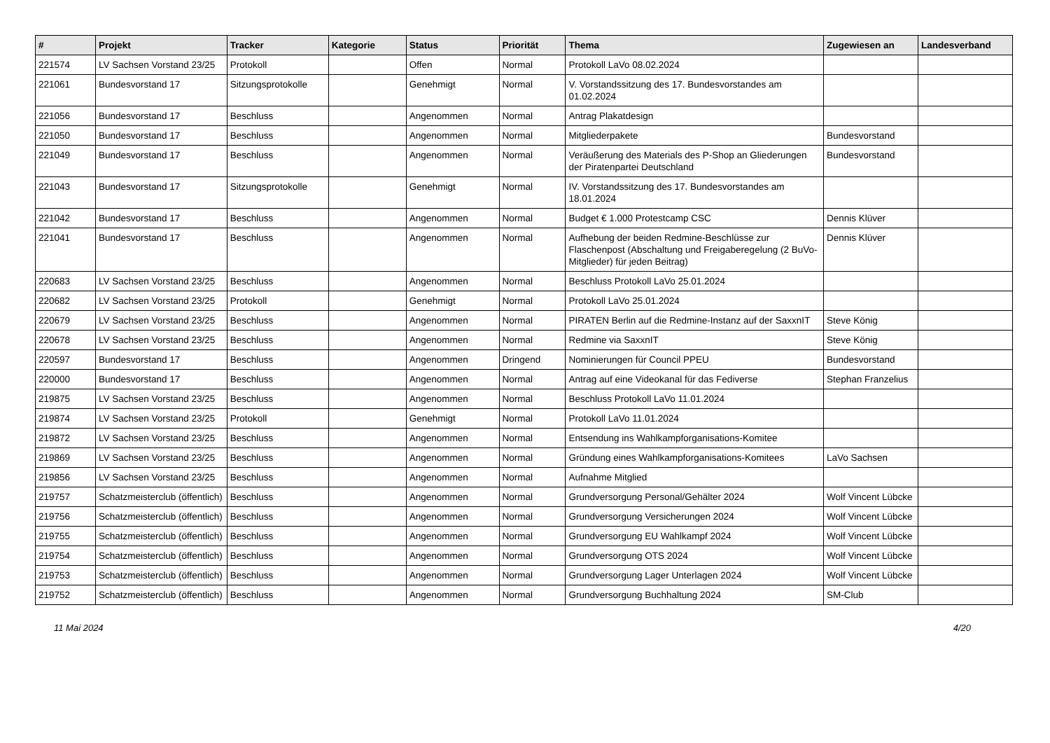| # | Projekt | Tracker | Kategorie | Status | Priorität | Thema | Zugewiesen an | Landesverband |
| --- | --- | --- | --- | --- | --- | --- | --- | --- |
| 221574 | LV Sachsen Vorstand 23/25 | Protokoll | | Offen | Normal | Protokoll LaVo 08.02.2024 | | |
| 221061 | Bundesvorstand 17 | Sitzungsprotokolle | | Genehmigt | Normal | V. Vorstandssitzung des 17. Bundesvorstandes am 01.02.2024 | | |
| 221056 | Bundesvorstand 17 | Beschluss | | Angenommen | Normal | Antrag Plakatdesign | | |
| 221050 | Bundesvorstand 17 | Beschluss | | Angenommen | Normal | Mitgliederpakete | Bundesvorstand | |
| 221049 | Bundesvorstand 17 | Beschluss | | Angenommen | Normal | Veräußerung des Materials des P-Shop an Gliederungen der Piratenpartei Deutschland | Bundesvorstand | |
| 221043 | Bundesvorstand 17 | Sitzungsprotokolle | | Genehmigt | Normal | IV. Vorstandssitzung des 17. Bundesvorstandes am 18.01.2024 | | |
| 221042 | Bundesvorstand 17 | Beschluss | | Angenommen | Normal | Budget € 1.000 Protestcamp CSC | Dennis Klüver | |
| 221041 | Bundesvorstand 17 | Beschluss | | Angenommen | Normal | Aufhebung der beiden Redmine-Beschlüsse zur Flaschenpost (Abschaltung und Freigaberegelung (2 BuVo-Mitglieder) für jeden Beitrag) | Dennis Klüver | |
| 220683 | LV Sachsen Vorstand 23/25 | Beschluss | | Angenommen | Normal | Beschluss Protokoll LaVo 25.01.2024 | | |
| 220682 | LV Sachsen Vorstand 23/25 | Protokoll | | Genehmigt | Normal | Protokoll LaVo 25.01.2024 | | |
| 220679 | LV Sachsen Vorstand 23/25 | Beschluss | | Angenommen | Normal | PIRATEN Berlin auf die Redmine-Instanz auf der SaxxnIT | Steve König | |
| 220678 | LV Sachsen Vorstand 23/25 | Beschluss | | Angenommen | Normal | Redmine via SaxxnIT | Steve König | |
| 220597 | Bundesvorstand 17 | Beschluss | | Angenommen | Dringend | Nominierungen für Council PPEU | Bundesvorstand | |
| 220000 | Bundesvorstand 17 | Beschluss | | Angenommen | Normal | Antrag auf eine Videokanal für das Fediverse | Stephan Franzelius | |
| 219875 | LV Sachsen Vorstand 23/25 | Beschluss | | Angenommen | Normal | Beschluss Protokoll LaVo 11.01.2024 | | |
| 219874 | LV Sachsen Vorstand 23/25 | Protokoll | | Genehmigt | Normal | Protokoll LaVo 11.01.2024 | | |
| 219872 | LV Sachsen Vorstand 23/25 | Beschluss | | Angenommen | Normal | Entsendung ins Wahlkampforganisations-Komitee | | |
| 219869 | LV Sachsen Vorstand 23/25 | Beschluss | | Angenommen | Normal | Gründung eines Wahlkampforganisations-Komitees | LaVo Sachsen | |
| 219856 | LV Sachsen Vorstand 23/25 | Beschluss | | Angenommen | Normal | Aufnahme Mitglied | | |
| 219757 | Schatzmeisterclub (öffentlich) | Beschluss | | Angenommen | Normal | Grundversorgung Personal/Gehälter 2024 | Wolf Vincent Lübcke | |
| 219756 | Schatzmeisterclub (öffentlich) | Beschluss | | Angenommen | Normal | Grundversorgung Versicherungen 2024 | Wolf Vincent Lübcke | |
| 219755 | Schatzmeisterclub (öffentlich) | Beschluss | | Angenommen | Normal | Grundversorgung EU Wahlkampf 2024 | Wolf Vincent Lübcke | |
| 219754 | Schatzmeisterclub (öffentlich) | Beschluss | | Angenommen | Normal | Grundversorgung OTS 2024 | Wolf Vincent Lübcke | |
| 219753 | Schatzmeisterclub (öffentlich) | Beschluss | | Angenommen | Normal | Grundversorgung Lager Unterlagen 2024 | Wolf Vincent Lübcke | |
| 219752 | Schatzmeisterclub (öffentlich) | Beschluss | | Angenommen | Normal | Grundversorgung Buchhaltung 2024 | SM-Club | |
11 Mai 2024 4/20